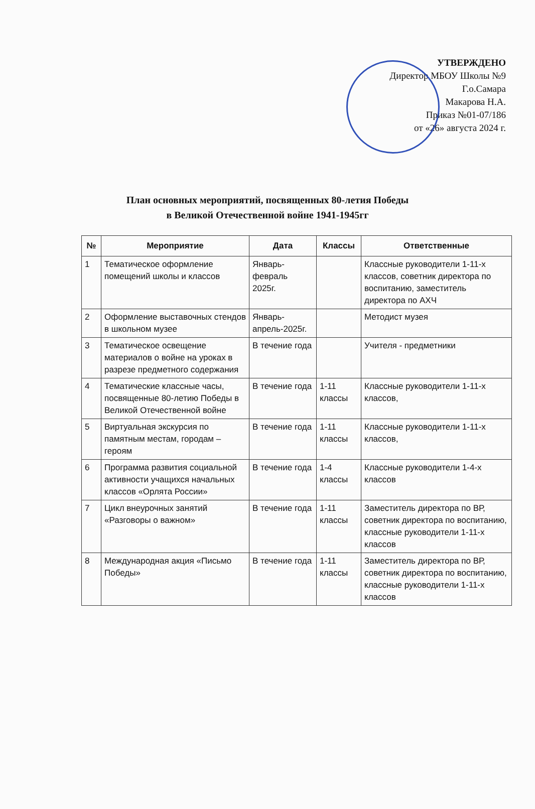УТВЕРЖДЕНО
Директор МБОУ Школы №9
Г.о.Самара
Макарова Н.А.
Приказ №01-07/186
от «26» августа 2024 г.
План основных мероприятий, посвященных 80-летия Победы
в Великой Отечественной войне 1941-1945гг
| № | Мероприятие | Дата | Классы | Ответственные |
| --- | --- | --- | --- | --- |
| 1 | Тематическое оформление помещений школы и классов | Январь-февраль 2025г. | | Классные руководители 1-11-х классов, советник директора по воспитанию, заместитель директора по АХЧ |
| 2 | Оформление выставочных стендов в школьном музее | Январь-апрель-2025г. | | Методист музея |
| 3 | Тематическое освещение материалов о войне на уроках в разрезе предметного содержания | В течение года | | Учителя - предметники |
| 4 | Тематические классные часы, посвященные 80-летию Победы в Великой Отечественной войне | В течение года | 1-11 классы | Классные руководители 1-11-х классов, |
| 5 | Виртуальная экскурсия по памятным местам, городам – героям | В течение года | 1-11 классы | Классные руководители 1-11-х классов, |
| 6 | Программа развития социальной активности учащихся начальных классов «Орлята России» | В течение года | 1-4 классы | Классные руководители 1-4-х классов |
| 7 | Цикл внеурочных занятий «Разговоры о важном» | В течение года | 1-11 классы | Заместитель директора по ВР, советник директора по воспитанию, классные руководители 1-11-х классов |
| 8 | Международная акция «Письмо Победы» | В течение года | 1-11 классы | Заместитель директора по ВР, советник директора по воспитанию, классные руководители 1-11-х классов |